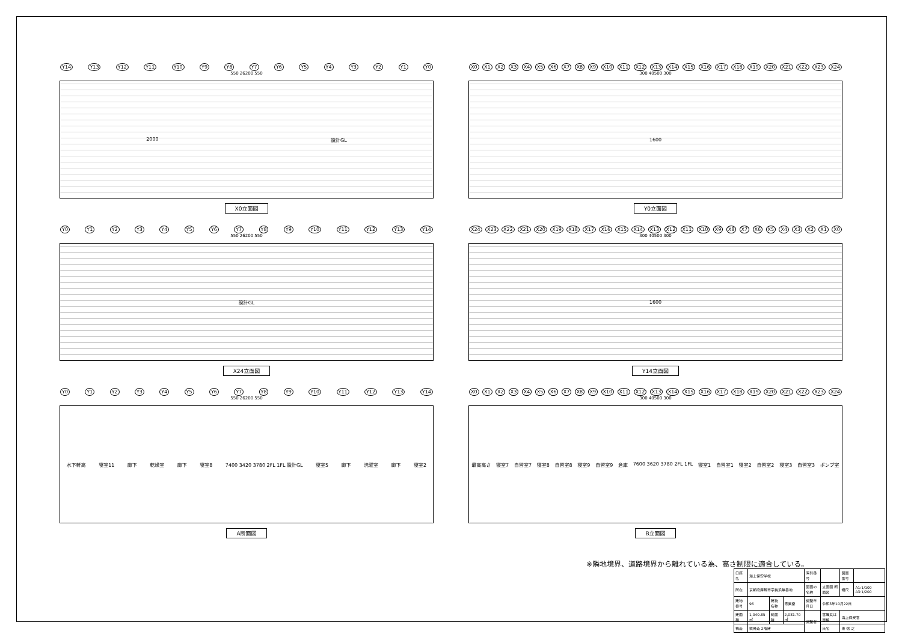Y14 Y13 Y12 Y11 Y10 Y9 Y8 Y7 Y6 Y5 Y4 Y3 Y2 Y1 Y0
550 26200 550
2000 設計GL
X0立面図
X0 X1 X2 X3 X4 X5 X6 X7 X8 X9 X10 X11 X12 X13 X14 X15 X16 X17 X18 X19 X20 X21 X22 X23 X24
300 40500 300
1600
Y0立面図
Y0 Y1 Y2 Y3 Y4 Y5 Y6 Y7 Y8 Y9 Y10 Y11 Y12 Y13 Y14
550 26200 550
設計GL
X24立面図
X24 X23 X22 X21 X20 X19 X18 X17 X16 X15 X14 X13 X12 X11 X10 X9 X8 X7 X6 X5 X4 X3 X2 X1 X0
300 40500 300
1600
Y14立面図
Y0 Y1 Y2 Y3 Y4 Y5 Y6 Y7 Y8 Y9 Y10 Y11 Y12 Y13 Y14
550 26200 550
水下軒高 寝室11 廊下 乾燥室 廊下 寝室8 7400 3420 3780 2FL 1FL 設計GL 寝室5 廊下 洗濯室 廊下 寝室2
A断面図
X0 X1 X2 X3 X4 X5 X6 X7 X8 X9 X10 X11 X12 X13 X14 X15 X16 X17 X18 X19 X20 X21 X22 X23 X24
300 40500 300
最高高さ 寝室7 自習室7 寝室8 自習室8 寝室9 自習室9 倉庫 7600 3620 3780 2FL 1FL 寝室1 自習室1 寝室2 自習室2 寝室3 自習室3 ポンプ室
B立面図
※隣地境界、道路境界から離れている為、高さ制限に適合している。
| 口座名 | 海上保安学校 | | | 索引番号 | | 図面番号 | |
| 所在 | 京都府舞鶴市字長浜無番地 | | | 図面の名称 | 立面図 断面図 | 縮尺 | A1:1/100 A3:1/200 |
| 建物番号 | 96 | 建物名称 | 青業寮 | 調整年月日 | 令和3年10月22日 | | |
| 建面積 | 1,040.85㎡ | 延面積 | 2,081.70㎡ | 調整者 | 官職又は資格 | 海上保安官 | |
| 構造 | 鉄骨造 2階建 | | | | 氏名 | 東 信 之 | |